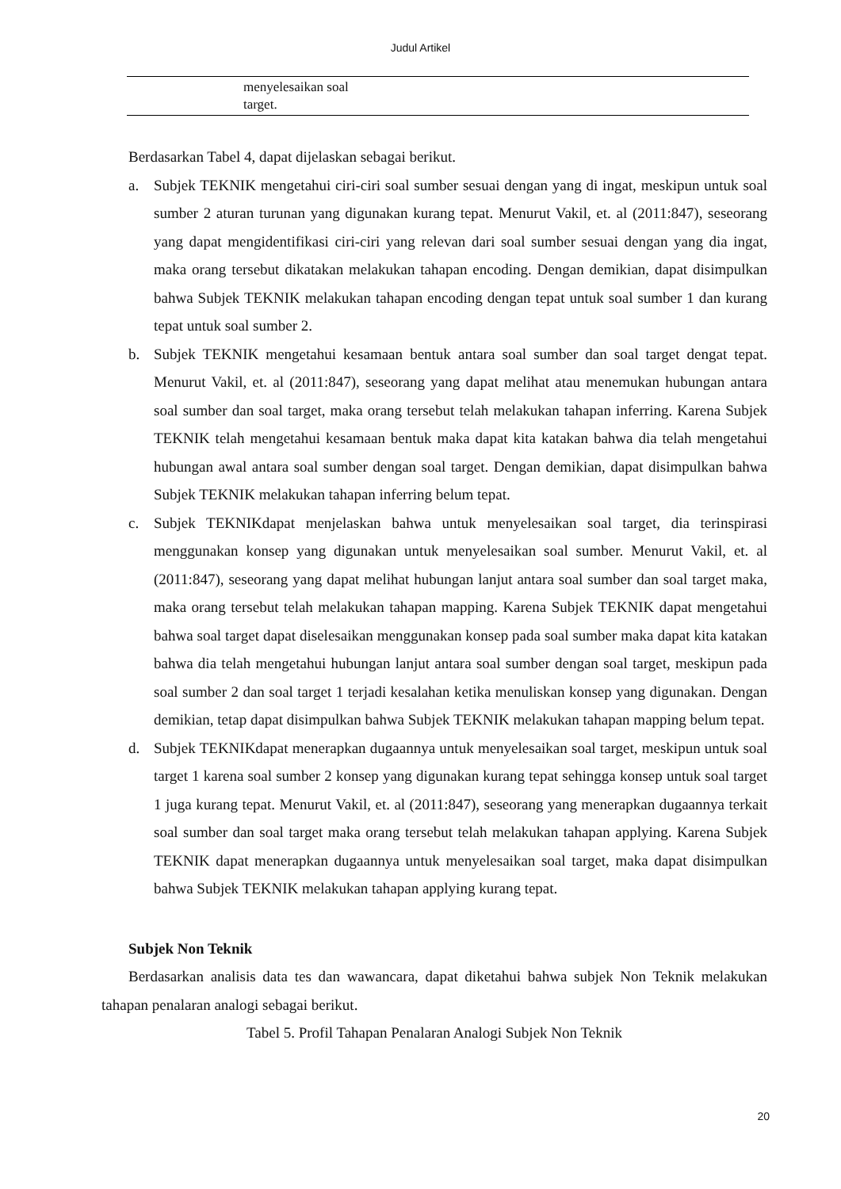Judul Artikel
| | menyelesaikan soal target. |
Berdasarkan Tabel 4, dapat dijelaskan sebagai berikut.
a. Subjek TEKNIK mengetahui ciri-ciri soal sumber sesuai dengan yang di ingat, meskipun untuk soal sumber 2 aturan turunan yang digunakan kurang tepat. Menurut Vakil, et. al (2011:847), seseorang yang dapat mengidentifikasi ciri-ciri yang relevan dari soal sumber sesuai dengan yang dia ingat, maka orang tersebut dikatakan melakukan tahapan encoding. Dengan demikian, dapat disimpulkan bahwa Subjek TEKNIK melakukan tahapan encoding dengan tepat untuk soal sumber 1 dan kurang tepat untuk soal sumber 2.
b. Subjek TEKNIK mengetahui kesamaan bentuk antara soal sumber dan soal target dengat tepat. Menurut Vakil, et. al (2011:847), seseorang yang dapat melihat atau menemukan hubungan antara soal sumber dan soal target, maka orang tersebut telah melakukan tahapan inferring. Karena Subjek TEKNIK telah mengetahui kesamaan bentuk maka dapat kita katakan bahwa dia telah mengetahui hubungan awal antara soal sumber dengan soal target. Dengan demikian, dapat disimpulkan bahwa Subjek TEKNIK melakukan tahapan inferring belum tepat.
c. Subjek TEKNIKdapat menjelaskan bahwa untuk menyelesaikan soal target, dia terinspirasi menggunakan konsep yang digunakan untuk menyelesaikan soal sumber. Menurut Vakil, et. al (2011:847), seseorang yang dapat melihat hubungan lanjut antara soal sumber dan soal target maka, maka orang tersebut telah melakukan tahapan mapping. Karena Subjek TEKNIK dapat mengetahui bahwa soal target dapat diselesaikan menggunakan konsep pada soal sumber maka dapat kita katakan bahwa dia telah mengetahui hubungan lanjut antara soal sumber dengan soal target, meskipun pada soal sumber 2 dan soal target 1 terjadi kesalahan ketika menuliskan konsep yang digunakan. Dengan demikian, tetap dapat disimpulkan bahwa Subjek TEKNIK melakukan tahapan mapping belum tepat.
d. Subjek TEKNIKdapat menerapkan dugaannya untuk menyelesaikan soal target, meskipun untuk soal target 1 karena soal sumber 2 konsep yang digunakan kurang tepat sehingga konsep untuk soal target 1 juga kurang tepat. Menurut Vakil, et. al (2011:847), seseorang yang menerapkan dugaannya terkait soal sumber dan soal target maka orang tersebut telah melakukan tahapan applying. Karena Subjek TEKNIK dapat menerapkan dugaannya untuk menyelesaikan soal target, maka dapat disimpulkan bahwa Subjek TEKNIK melakukan tahapan applying kurang tepat.
Subjek Non Teknik
Berdasarkan analisis data tes dan wawancara, dapat diketahui bahwa subjek Non Teknik melakukan tahapan penalaran analogi sebagai berikut.
Tabel 5. Profil Tahapan Penalaran Analogi Subjek Non Teknik
20